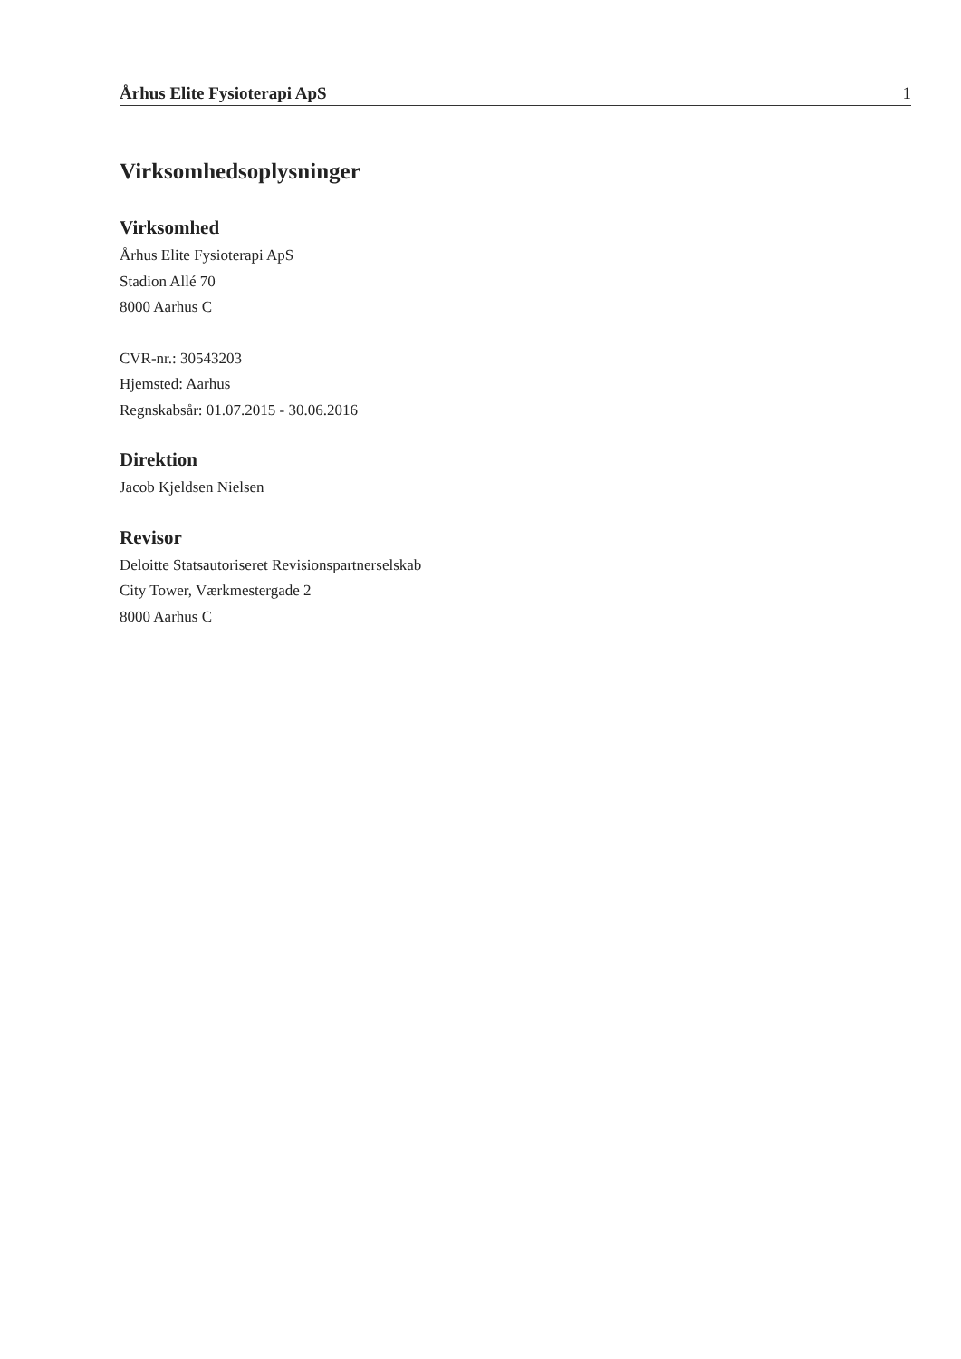Århus Elite Fysioterapi ApS 1
Virksomhedsoplysninger
Virksomhed
Århus Elite Fysioterapi ApS
Stadion Allé 70
8000 Aarhus C
CVR-nr.: 30543203
Hjemsted: Aarhus
Regnskabsår: 01.07.2015 - 30.06.2016
Direktion
Jacob Kjeldsen Nielsen
Revisor
Deloitte Statsautoriseret Revisionspartnerselskab
City Tower, Værkmestergade 2
8000 Aarhus C